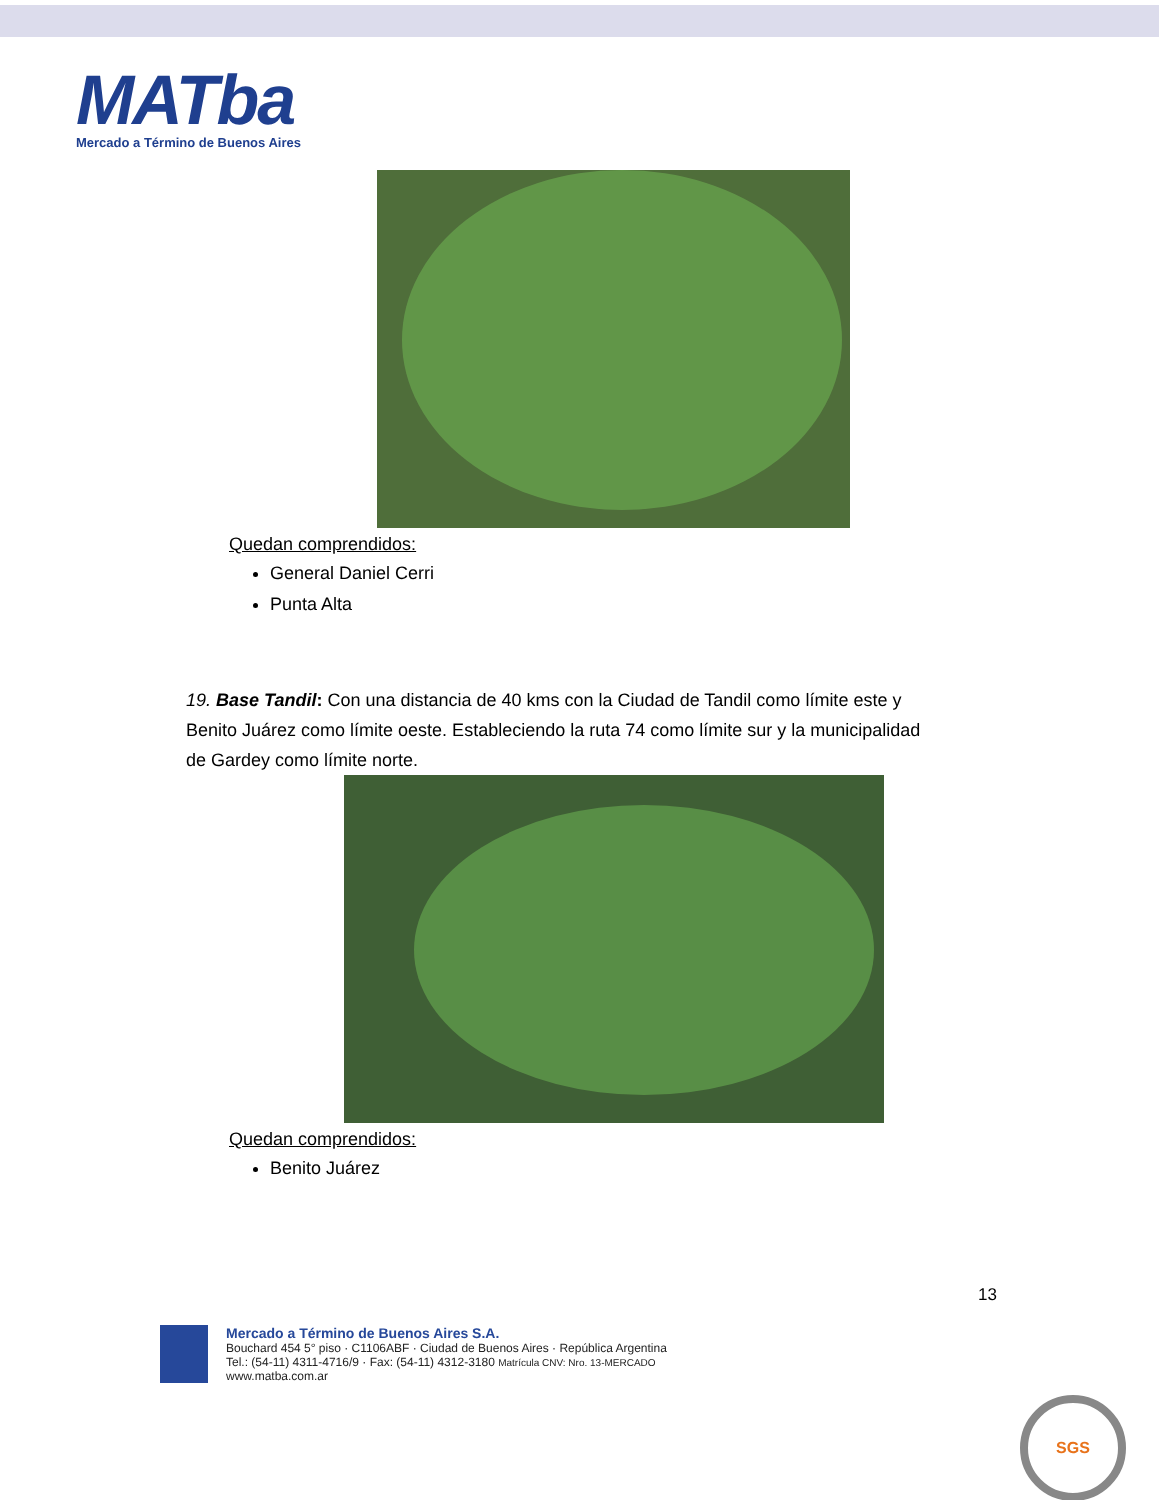MATba
Mercado a Término de Buenos Aires
Quedan comprendidos:
General Daniel Cerri
Punta Alta
19. Base Tandil: Con una distancia de 40 kms con la Ciudad de Tandil como límite este y Benito Juárez como límite oeste. Estableciendo la ruta 74 como límite sur y la municipalidad de Gardey como límite norte.
Quedan comprendidos:
Benito Juárez
13
Mercado a Término de Buenos Aires S.A.
Bouchard 454 5° piso · C1106ABF · Ciudad de Buenos Aires · República Argentina
Tel.: (54-11) 4311-4716/9 · Fax: (54-11) 4312-3180 Matrícula CNV: Nro. 13-MERCADO
www.matba.com.ar
SGS